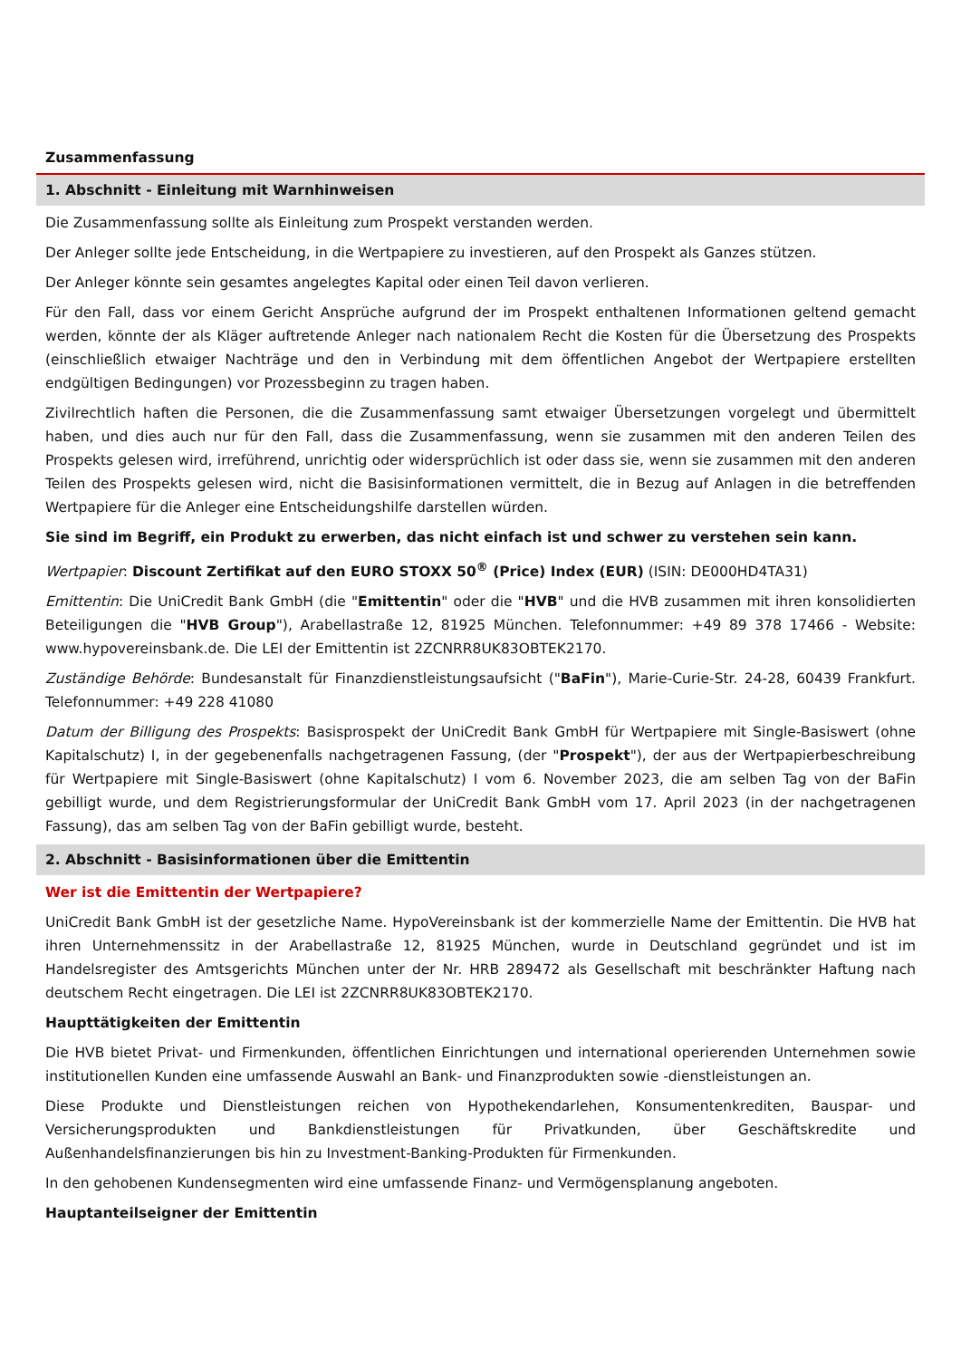Zusammenfassung
1. Abschnitt - Einleitung mit Warnhinweisen
Die Zusammenfassung sollte als Einleitung zum Prospekt verstanden werden.
Der Anleger sollte jede Entscheidung, in die Wertpapiere zu investieren, auf den Prospekt als Ganzes stützen.
Der Anleger könnte sein gesamtes angelegtes Kapital oder einen Teil davon verlieren.
Für den Fall, dass vor einem Gericht Ansprüche aufgrund der im Prospekt enthaltenen Informationen geltend gemacht werden, könnte der als Kläger auftretende Anleger nach nationalem Recht die Kosten für die Übersetzung des Prospekts (einschließlich etwaiger Nachträge und den in Verbindung mit dem öffentlichen Angebot der Wertpapiere erstellten endgültigen Bedingungen) vor Prozessbeginn zu tragen haben.
Zivilrechtlich haften die Personen, die die Zusammenfassung samt etwaiger Übersetzungen vorgelegt und übermittelt haben, und dies auch nur für den Fall, dass die Zusammenfassung, wenn sie zusammen mit den anderen Teilen des Prospekts gelesen wird, irreführend, unrichtig oder widersprüchlich ist oder dass sie, wenn sie zusammen mit den anderen Teilen des Prospekts gelesen wird, nicht die Basisinformationen vermittelt, die in Bezug auf Anlagen in die betreffenden Wertpapiere für die Anleger eine Entscheidungshilfe darstellen würden.
Sie sind im Begriff, ein Produkt zu erwerben, das nicht einfach ist und schwer zu verstehen sein kann.
Wertpapier: Discount Zertifikat auf den EURO STOXX 50<sup>®</sup> (Price) Index (EUR) (ISIN: DE000HD4TA31)
Emittentin: Die UniCredit Bank GmbH (die "Emittentin" oder die "HVB" und die HVB zusammen mit ihren konsolidierten Beteiligungen die "HVB Group"), Arabellastraße 12, 81925 München. Telefonnummer: +49 89 378 17466 - Website: www.hypovereinsbank.de. Die LEI der Emittentin ist 2ZCNRR8UK83OBTEK2170.
Zuständige Behörde: Bundesanstalt für Finanzdienstleistungsaufsicht ("BaFin"), Marie-Curie-Str. 24-28, 60439 Frankfurt. Telefonnummer: +49 228 41080
Datum der Billigung des Prospekts: Basisprospekt der UniCredit Bank GmbH für Wertpapiere mit Single-Basiswert (ohne Kapitalschutz) I, in der gegebenenfalls nachgetragenen Fassung, (der "Prospekt"), der aus der Wertpapierbeschreibung für Wertpapiere mit Single-Basiswert (ohne Kapitalschutz) I vom 6. November 2023, die am selben Tag von der BaFin gebilligt wurde, und dem Registrierungsformular der UniCredit Bank GmbH vom 17. April 2023 (in der nachgetragenen Fassung), das am selben Tag von der BaFin gebilligt wurde, besteht.
2. Abschnitt - Basisinformationen über die Emittentin
Wer ist die Emittentin der Wertpapiere?
UniCredit Bank GmbH ist der gesetzliche Name. HypoVereinsbank ist der kommerzielle Name der Emittentin. Die HVB hat ihren Unternehmenssitz in der Arabellastraße 12, 81925 München, wurde in Deutschland gegründet und ist im Handelsregister des Amtsgerichts München unter der Nr. HRB 289472 als Gesellschaft mit beschränkter Haftung nach deutschem Recht eingetragen. Die LEI ist 2ZCNRR8UK83OBTEK2170.
Haupttätigkeiten der Emittentin
Die HVB bietet Privat- und Firmenkunden, öffentlichen Einrichtungen und international operierenden Unternehmen sowie institutionellen Kunden eine umfassende Auswahl an Bank- und Finanzprodukten sowie -dienstleistungen an.
Diese Produkte und Dienstleistungen reichen von Hypothekendarlehen, Konsumentenkrediten, Bauspar- und Versicherungsprodukten und Bankdienstleistungen für Privatkunden, über Geschäftskredite und Außenhandelsfinanzierungen bis hin zu Investment-Banking-Produkten für Firmenkunden.
In den gehobenen Kundensegmenten wird eine umfassende Finanz- und Vermögensplanung angeboten.
Hauptanteilseigner der Emittentin